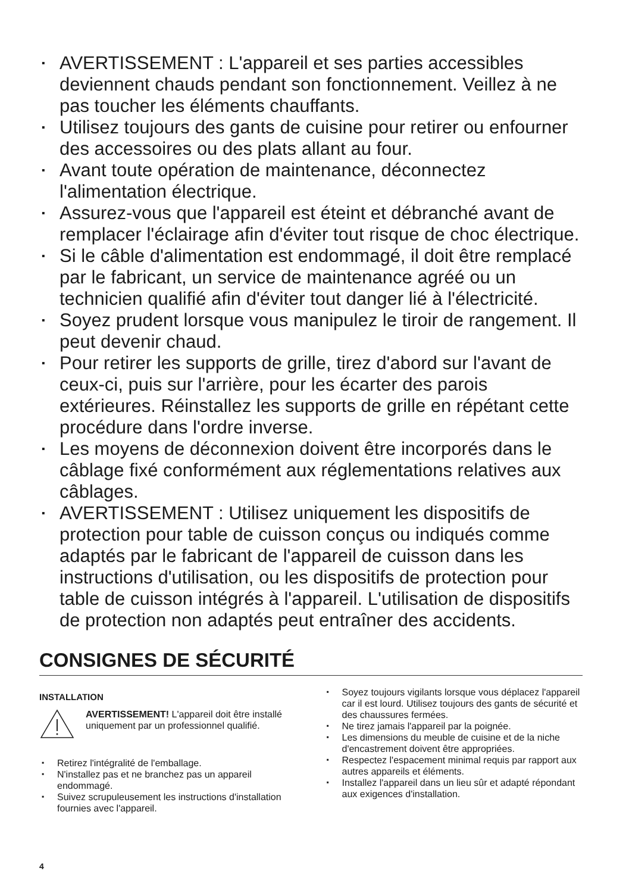▪ AVERTISSEMENT : L'appareil et ses parties accessibles deviennent chauds pendant son fonctionnement. Veillez à ne pas toucher les éléments chauffants.
▪ Utilisez toujours des gants de cuisine pour retirer ou enfourner des accessoires ou des plats allant au four.
▪ Avant toute opération de maintenance, déconnectez l'alimentation électrique.
▪ Assurez-vous que l'appareil est éteint et débranché avant de remplacer l'éclairage afin d'éviter tout risque de choc électrique.
▪ Si le câble d'alimentation est endommagé, il doit être remplacé par le fabricant, un service de maintenance agréé ou un technicien qualifié afin d'éviter tout danger lié à l'électricité.
▪ Soyez prudent lorsque vous manipulez le tiroir de rangement. Il peut devenir chaud.
▪ Pour retirer les supports de grille, tirez d'abord sur l'avant de ceux-ci, puis sur l'arrière, pour les écarter des parois extérieures. Réinstallez les supports de grille en répétant cette procédure dans l'ordre inverse.
▪ Les moyens de déconnexion doivent être incorporés dans le câblage fixé conformément aux réglementations relatives aux câblages.
▪ AVERTISSEMENT : Utilisez uniquement les dispositifs de protection pour table de cuisson conçus ou indiqués comme adaptés par le fabricant de l'appareil de cuisson dans les instructions d'utilisation, ou les dispositifs de protection pour table de cuisson intégrés à l'appareil. L'utilisation de dispositifs de protection non adaptés peut entraîner des accidents.
CONSIGNES DE SÉCURITÉ
INSTALLATION
AVERTISSEMENT! L'appareil doit être installé uniquement par un professionnel qualifié.
▪ Retirez l'intégralité de l'emballage.
▪ N'installez pas et ne branchez pas un appareil endommagé.
▪ Suivez scrupuleusement les instructions d'installation fournies avec l'appareil.
▪ Soyez toujours vigilants lorsque vous déplacez l'appareil car il est lourd. Utilisez toujours des gants de sécurité et des chaussures fermées.
▪ Ne tirez jamais l'appareil par la poignée.
▪ Les dimensions du meuble de cuisine et de la niche d'encastrement doivent être appropriées.
▪ Respectez l'espacement minimal requis par rapport aux autres appareils et éléments.
▪ Installez l'appareil dans un lieu sûr et adapté répondant aux exigences d'installation.
4